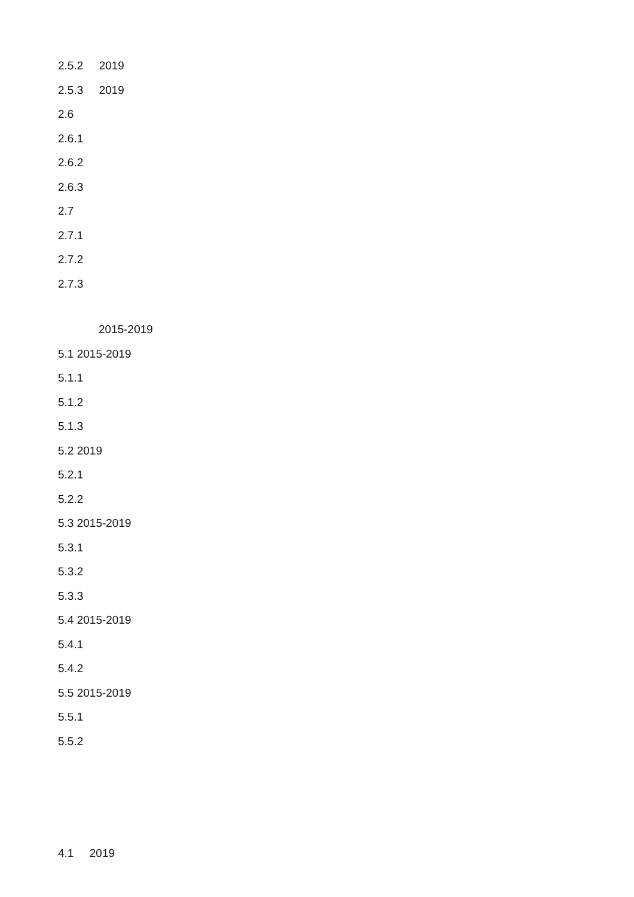2.5.2 2019
2.5.3 2019
2.6
2.6.1
2.6.2
2.6.3
2.7
2.7.1
2.7.2
2.7.3
2015-2019
5.1 2015-2019
5.1.1
5.1.2
5.1.3
5.2 2019
5.2.1
5.2.2
5.3 2015-2019
5.3.1
5.3.2
5.3.3
5.4 2015-2019
5.4.1
5.4.2
5.5 2015-2019
5.5.1
5.5.2
4.1 2019